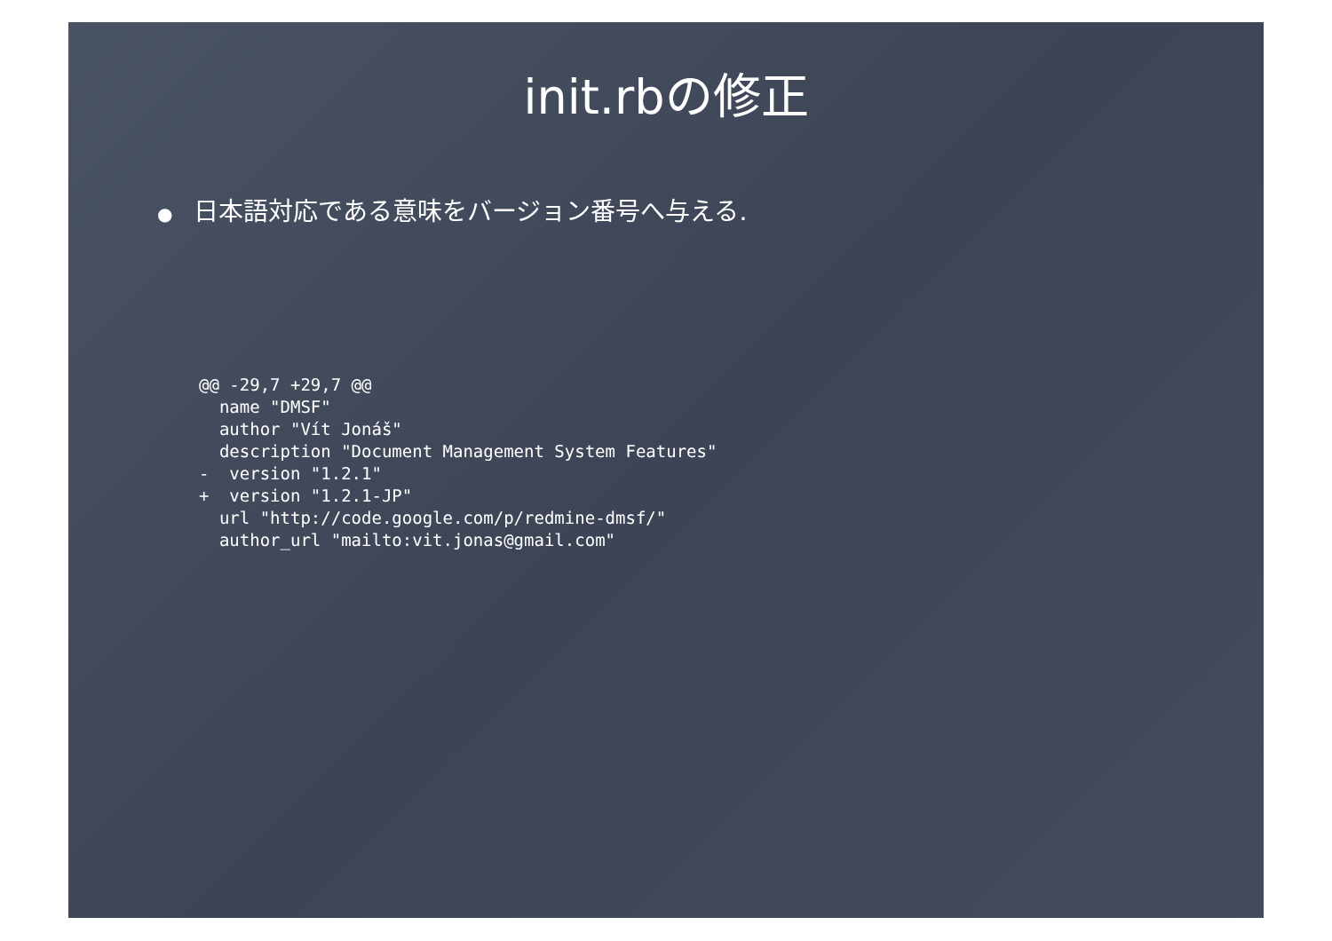init.rbの修正
● 日本語対応である意味をバージョン番号へ与える.
@@ -29,7 +29,7 @@
  name "DMSF"
  author "Vít Jonáš"
  description "Document Management System Features"
-  version "1.2.1"
+  version "1.2.1-JP"
  url "http://code.google.com/p/redmine-dmsf/"
  author_url "mailto:vit.jonas@gmail.com"